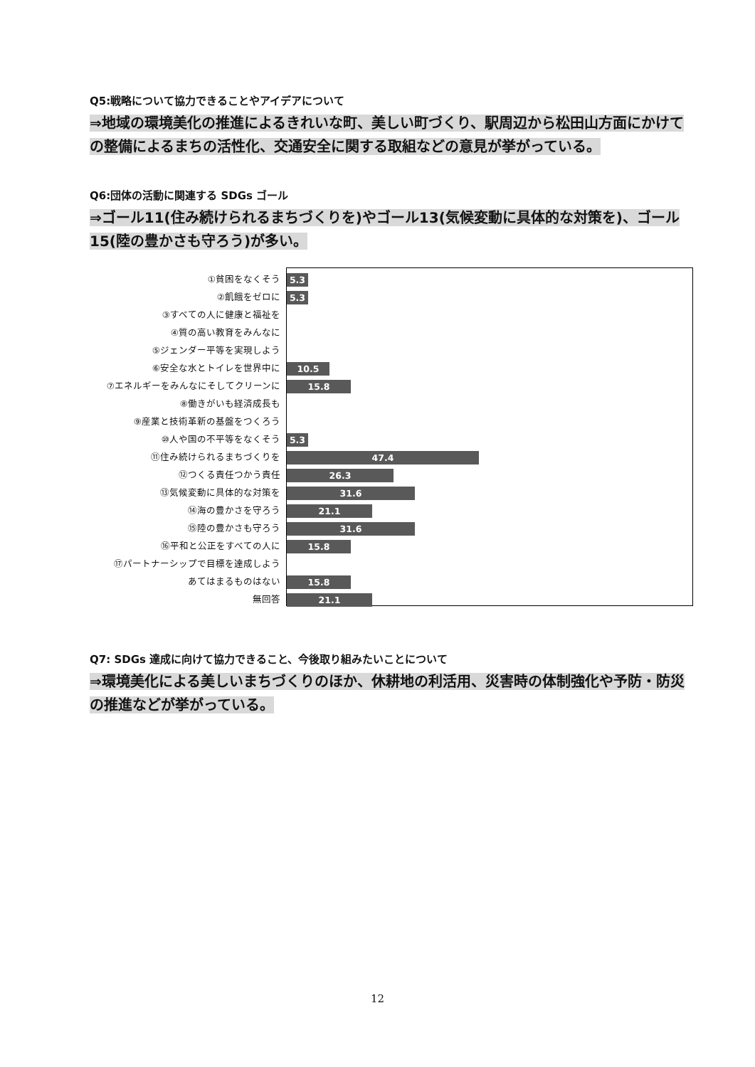Q5:戦略について協力できることやアイデアについて
⇒地域の環境美化の推進によるきれいな町、美しい町づくり、駅周辺から松田山方面にかけての整備によるまちの活性化、交通安全に関する取組などの意見が挙がっている。
Q6:団体の活動に関連する SDGs ゴール
⇒ゴール11(住み続けられるまちづくりを)やゴール13(気候変動に具体的な対策を)、ゴール15(陸の豊かさも守ろう)が多い。
①貧困をなくそう
②飢餓をゼロに
③すべての人に健康と福祉を
④質の高い教育をみんなに
⑤ジェンダー平等を実現しよう
⑥安全な水とトイレを世界中に
⑦エネルギーをみんなにそしてクリーンに
⑧働きがいも経済成長も
⑨産業と技術革新の基盤をつくろう
⑩人や国の不平等をなくそう
⑪住み続けられるまちづくりを
⑫つくる責任つかう責任
⑬気候変動に具体的な対策を
⑭海の豊かさを守ろう
⑮陸の豊かさも守ろう
⑯平和と公正をすべての人に
⑰パートナーシップで目標を達成しよう
あてはまるものはない
無回答
5.3
5.3
10.5
15.8
5.3
47.4
26.3
31.6
21.1
31.6
15.8
15.8
21.1
Q7: SDGs 達成に向けて協力できること、今後取り組みたいことについて
⇒環境美化による美しいまちづくりのほか、休耕地の利活用、災害時の体制強化や予防・防災の推進などが挙がっている。
12